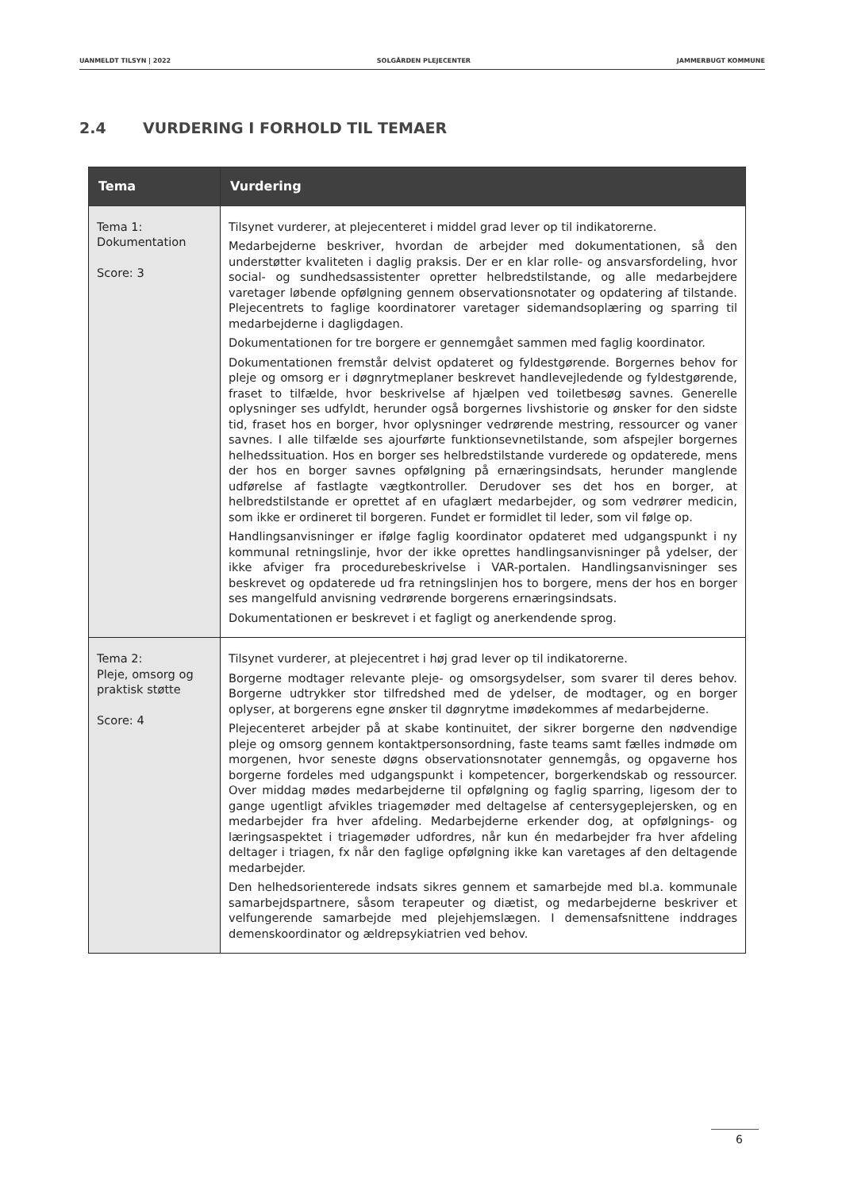UANMELDT TILSYN | 2022 SOLGÅRDEN PLEJECENTER JAMMERBUGT KOMMUNE
2.4 VURDERING I FORHOLD TIL TEMAER
| Tema | Vurdering |
| --- | --- |
| Tema 1: Dokumentation Score: 3 | Tilsynet vurderer, at plejecenteret i middel grad lever op til indikatorerne. Medarbejderne beskriver, hvordan de arbejder med dokumentationen, så den understøtter kvaliteten i daglig praksis. Der er en klar rolle- og ansvarsfordeling, hvor social- og sundhedsassistenter opretter helbredstilstande, og alle medarbejdere varetager løbende opfølgning gennem observationsnotater og opdatering af tilstande. Plejecentrets to faglige koordinatorer varetager sidemandsoplæring og sparring til medarbejderne i dagligdagen. Dokumentationen for tre borgere er gennemgået sammen med faglig koordinator. Dokumentationen fremstår delvist opdateret og fyldestgørende. Borgernes behov for pleje og omsorg er i døgnrytmeplaner beskrevet handlevejledende og fyldestgørende, fraset to tilfælde, hvor beskrivelse af hjælpen ved toiletbesøg savnes. Generelle oplysninger ses udfyldt, herunder også borgernes livshistorie og ønsker for den sidste tid, fraset hos en borger, hvor oplysninger vedrørende mestring, ressourcer og vaner savnes. I alle tilfælde ses ajourførte funktionsevnetilstande, som afspejler borgernes helhedssituation. Hos en borger ses helbredstilstande vurderede og opdaterede, mens der hos en borger savnes opfølgning på ernæringsindsats, herunder manglende udførelse af fastlagte vægtkontroller. Derudover ses det hos en borger, at helbredstilstande er oprettet af en ufaglært medarbejder, og som vedrører medicin, som ikke er ordineret til borgeren. Fundet er formidlet til leder, som vil følge op. Handlingsanvisninger er ifølge faglig koordinator opdateret med udgangspunkt i ny kommunal retningslinje, hvor der ikke oprettes handlingsanvisninger på ydelser, der ikke afviger fra procedurebeskrivelse i VAR-portalen. Handlingsanvisninger ses beskrevet og opdaterede ud fra retningslinjen hos to borgere, mens der hos en borger ses mangelfuld anvisning vedrørende borgerens ernæringsindsats. Dokumentationen er beskrevet i et fagligt og anerkendende sprog. |
| Tema 2: Pleje, omsorg og praktisk støtte Score: 4 | Tilsynet vurderer, at plejecentret i høj grad lever op til indikatorerne. Borgerne modtager relevante pleje- og omsorgsydelser, som svarer til deres behov. Borgerne udtrykker stor tilfredshed med de ydelser, de modtager, og en borger oplyser, at borgerens egne ønsker til døgnrytme imødekommes af medarbejderne. Plejecenteret arbejder på at skabe kontinuitet, der sikrer borgerne den nødvendige pleje og omsorg gennem kontaktpersonsordning, faste teams samt fælles indmøde om morgenen, hvor seneste døgns observationsnotater gennemgås, og opgaverne hos borgerne fordeles med udgangspunkt i kompetencer, borgerkendskab og ressourcer. Over middag mødes medarbejderne til opfølgning og faglig sparring, ligesom der to gange ugentligt afvikles triagemøder med deltagelse af centersygeplejersken, og en medarbejder fra hver afdeling. Medarbejderne erkender dog, at opfølgnings- og læringsaspektet i triagemøder udfordres, når kun én medarbejder fra hver afdeling deltager i triagen, fx når den faglige opfølgning ikke kan varetages af den deltagende medarbejder. Den helhedsorienterede indsats sikres gennem et samarbejde med bl.a. kommunale samarbejdspartnere, såsom terapeuter og diætist, og medarbejderne beskriver et velfungerende samarbejde med plejehjemslægen. I demensafsnittene inddrages demenskoordinator og ældrepsykiatrien ved behov. |
6